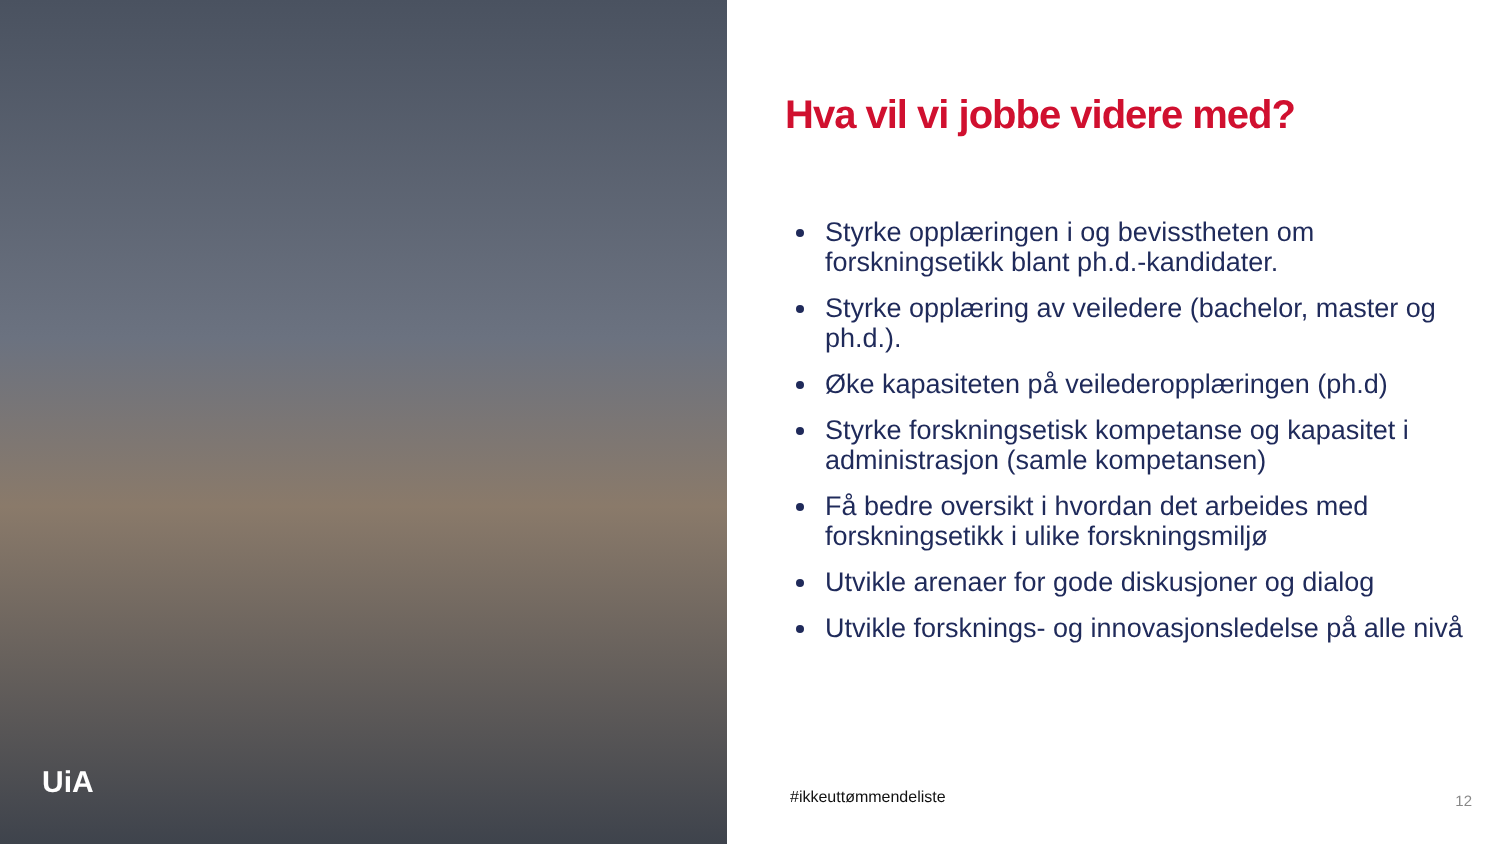UiA
Hva vil vi jobbe videre med?
Styrke opplæringen i og bevisstheten om forskningsetikk blant ph.d.-kandidater.
Styrke opplæring av veiledere (bachelor, master og ph.d.).
Øke kapasiteten på veilederopplæringen (ph.d)
Styrke forskningsetisk kompetanse og kapasitet i administrasjon (samle kompetansen)
Få bedre oversikt i hvordan det arbeides med forskningsetikk i ulike forskningsmiljø
Utvikle arenaer for gode diskusjoner og dialog
Utvikle forsknings- og innovasjonsledelse på alle nivå
#ikkeuttømmendeliste 12